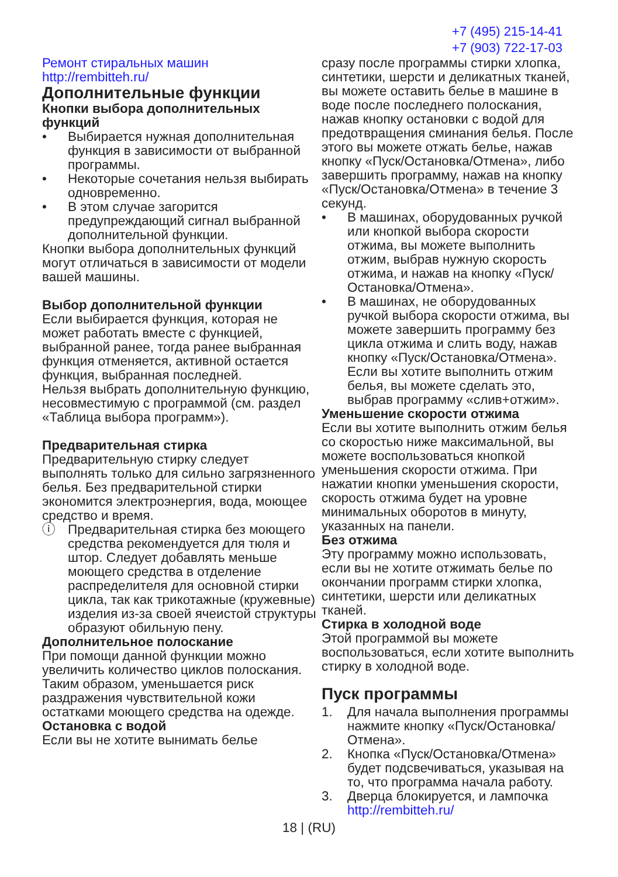+7 (495) 215-14-41
+7 (903) 722-17-03
Ремонт стиральных машин http://rembitteh.ru/
Дополнительные функции
Кнопки выбора дополнительных функций
• Выбирается нужная дополнительная функция в зависимости от выбранной программы.
• Некоторые сочетания нельзя выбирать одновременно.
• В этом случае загорится предупреждающий сигнал выбранной дополнительной функции.
Кнопки выбора дополнительных функций могут отличаться в зависимости от модели вашей машины.
Выбор дополнительной функции
Если выбирается функция, которая не может работать вместе с функцией, выбранной ранее, тогда ранее выбранная функция отменяется, активной остается функция, выбранная последней.
Нельзя выбрать дополнительную функцию, несовместимую с программой (см. раздел «Таблица выбора программ»).
Предварительная стирка
Предварительную стирку следует выполнять только для сильно загрязненного белья. Без предварительной стирки экономится электроэнергия, вода, моющее средство и время.
ⓘ Предварительная стирка без моющего средства рекомендуется для тюля и штор. Следует добавлять меньше моющего средства в отделение распределителя для основной стирки цикла, так как трикотажные (кружевные) изделия из-за своей ячеистой структуры образуют обильную пену.
Дополнительное полоскание
При помощи данной функции можно увеличить количество циклов полоскания. Таким образом, уменьшается риск раздражения чувствительной кожи остатками моющего средства на одежде.
Остановка с водой
Если вы не хотите вынимать белье
сразу после программы стирки хлопка, синтетики, шерсти и деликатных тканей, вы можете оставить белье в машине в воде после последнего полоскания, нажав кнопку остановки с водой для предотвращения сминания белья. После этого вы можете отжать белье, нажав кнопку «Пуск/Остановка/Отмена», либо завершить программу, нажав на кнопку «Пуск/Остановка/Отмена» в течение 3 секунд.
• В машинах, оборудованных ручкой или кнопкой выбора скорости отжима, вы можете выполнить отжим, выбрав нужную скорость отжима, и нажав на кнопку «Пуск/Остановка/Отмена».
• В машинах, не оборудованных ручкой выбора скорости отжима, вы можете завершить программу без цикла отжима и слить воду, нажав кнопку «Пуск/Остановка/Отмена». Если вы хотите выполнить отжим белья, вы можете сделать это, выбрав программу «слив+отжим».
Уменьшение скорости отжима
Если вы хотите выполнить отжим белья со скоростью ниже максимальной, вы можете воспользоваться кнопкой уменьшения скорости отжима. При нажатии кнопки уменьшения скорости, скорость отжима будет на уровне минимальных оборотов в минуту, указанных на панели.
Без отжима
Эту программу можно использовать, если вы не хотите отжимать белье по окончании программ стирки хлопка, синтетики, шерсти или деликатных тканей.
Стирка в холодной воде
Этой программой вы можете воспользоваться, если хотите выполнить стирку в холодной воде.
Пуск программы
1. Для начала выполнения программы нажмите кнопку «Пуск/Остановка/Отмена».
2. Кнопка «Пуск/Остановка/Отмена» будет подсвечиваться, указывая на то, что программа начала работу.
3. Дверца блокируется, и лампочка http://rembitteh.ru/
18 | (RU)